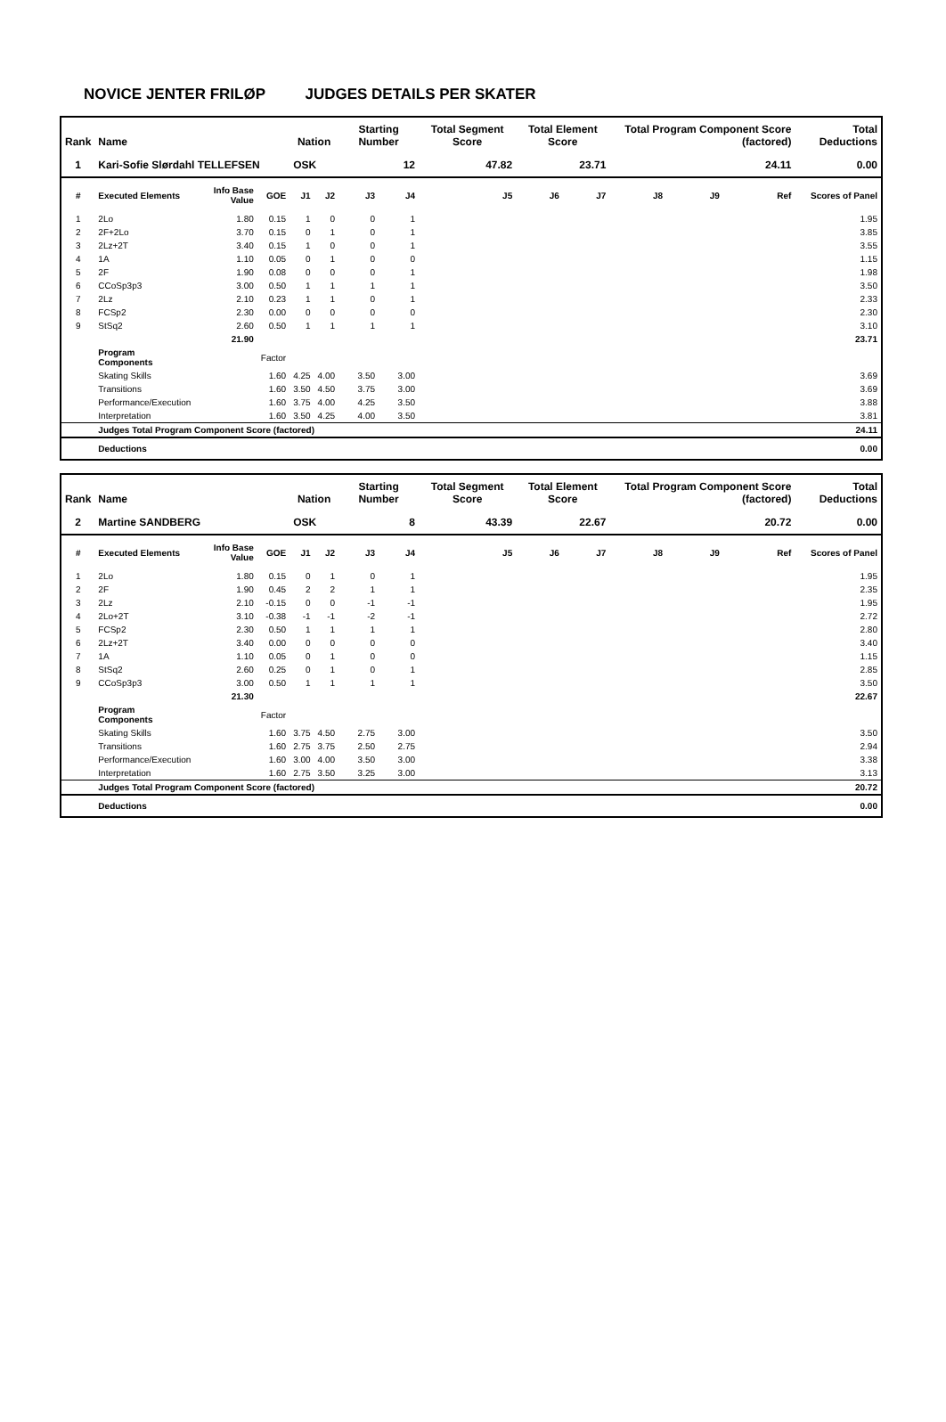NOVICE JENTER FRILØP JUDGES DETAILS PER SKATER
| Rank | Name | | | Nation | | Starting Number | | Total Segment Score | Total Element Score | | Total Program Component Score (factored) | | | Total Deductions |
| --- | --- | --- | --- | --- | --- | --- | --- | --- | --- | --- | --- | --- | --- | --- |
| 1 | Kari-Sofie Slørdahl TELLEFSEN | | | OSK | | 12 | | 47.82 | 23.71 | | 24.11 | | | 0.00 |
| # | Executed Elements | Info Base Value | GOE | J1 | J2 | J3 | J4 | J5 | J6 | J7 | J8 | J9 | Ref | Scores of Panel |
| 1 | 2Lo | 1.80 | 0.15 | 1 | 0 | 0 | 1 | | | | | | | 1.95 |
| 2 | 2F+2Lo | 3.70 | 0.15 | 0 | 1 | 0 | 1 | | | | | | | 3.85 |
| 3 | 2Lz+2T | 3.40 | 0.15 | 1 | 0 | 0 | 1 | | | | | | | 3.55 |
| 4 | 1A | 1.10 | 0.05 | 0 | 1 | 0 | 0 | | | | | | | 1.15 |
| 5 | 2F | 1.90 | 0.08 | 0 | 0 | 0 | 1 | | | | | | | 1.98 |
| 6 | CCoSp3p3 | 3.00 | 0.50 | 1 | 1 | 1 | 1 | | | | | | | 3.50 |
| 7 | 2Lz | 2.10 | 0.23 | 1 | 1 | 0 | 1 | | | | | | | 2.33 |
| 8 | FCSp2 | 2.30 | 0.00 | 0 | 0 | 0 | 0 | | | | | | | 2.30 |
| 9 | StSq2 | 2.60 | 0.50 | 1 | 1 | 1 | 1 | | | | | | | 3.10 |
| | | 21.90 | | | | | | | | | | | | 23.71 |
| | Program Components | | Factor | | | | | | | | | | | |
| | Skating Skills | | 1.60 | 4.25 | 4.00 | 3.50 | 3.00 | | | | | | | 3.69 |
| | Transitions | | 1.60 | 3.50 | 4.50 | 3.75 | 3.00 | | | | | | | 3.69 |
| | Performance/Execution | | 1.60 | 3.75 | 4.00 | 4.25 | 3.50 | | | | | | | 3.88 |
| | Interpretation | | 1.60 | 3.50 | 4.25 | 4.00 | 3.50 | | | | | | | 3.81 |
| | Judges Total Program Component Score (factored) | | | | | | | | | | | | | 24.11 |
| | Deductions | | | | | | | | | | | | | 0.00 |
| Rank | Name | | | Nation | | Starting Number | | Total Segment Score | Total Element Score | | Total Program Component Score (factored) | | | Total Deductions |
| --- | --- | --- | --- | --- | --- | --- | --- | --- | --- | --- | --- | --- | --- | --- |
| 2 | Martine SANDBERG | | | OSK | | 8 | | 43.39 | 22.67 | | 20.72 | | | 0.00 |
| # | Executed Elements | Info Base Value | GOE | J1 | J2 | J3 | J4 | J5 | J6 | J7 | J8 | J9 | Ref | Scores of Panel |
| 1 | 2Lo | 1.80 | 0.15 | 0 | 1 | 0 | 1 | | | | | | | 1.95 |
| 2 | 2F | 1.90 | 0.45 | 2 | 2 | 1 | 1 | | | | | | | 2.35 |
| 3 | 2Lz | 2.10 | -0.15 | 0 | 0 | -1 | -1 | | | | | | | 1.95 |
| 4 | 2Lo+2T | 3.10 | -0.38 | -1 | -1 | -2 | -1 | | | | | | | 2.72 |
| 5 | FCSp2 | 2.30 | 0.50 | 1 | 1 | 1 | 1 | | | | | | | 2.80 |
| 6 | 2Lz+2T | 3.40 | 0.00 | 0 | 0 | 0 | 0 | | | | | | | 3.40 |
| 7 | 1A | 1.10 | 0.05 | 0 | 1 | 0 | 0 | | | | | | | 1.15 |
| 8 | StSq2 | 2.60 | 0.25 | 0 | 1 | 0 | 1 | | | | | | | 2.85 |
| 9 | CCoSp3p3 | 3.00 | 0.50 | 1 | 1 | 1 | 1 | | | | | | | 3.50 |
| | | 21.30 | | | | | | | | | | | | 22.67 |
| | Program Components | | Factor | | | | | | | | | | | |
| | Skating Skills | | 1.60 | 3.75 | 4.50 | 2.75 | 3.00 | | | | | | | 3.50 |
| | Transitions | | 1.60 | 2.75 | 3.75 | 2.50 | 2.75 | | | | | | | 2.94 |
| | Performance/Execution | | 1.60 | 3.00 | 4.00 | 3.50 | 3.00 | | | | | | | 3.38 |
| | Interpretation | | 1.60 | 2.75 | 3.50 | 3.25 | 3.00 | | | | | | | 3.13 |
| | Judges Total Program Component Score (factored) | | | | | | | | | | | | | 20.72 |
| | Deductions | | | | | | | | | | | | | 0.00 |